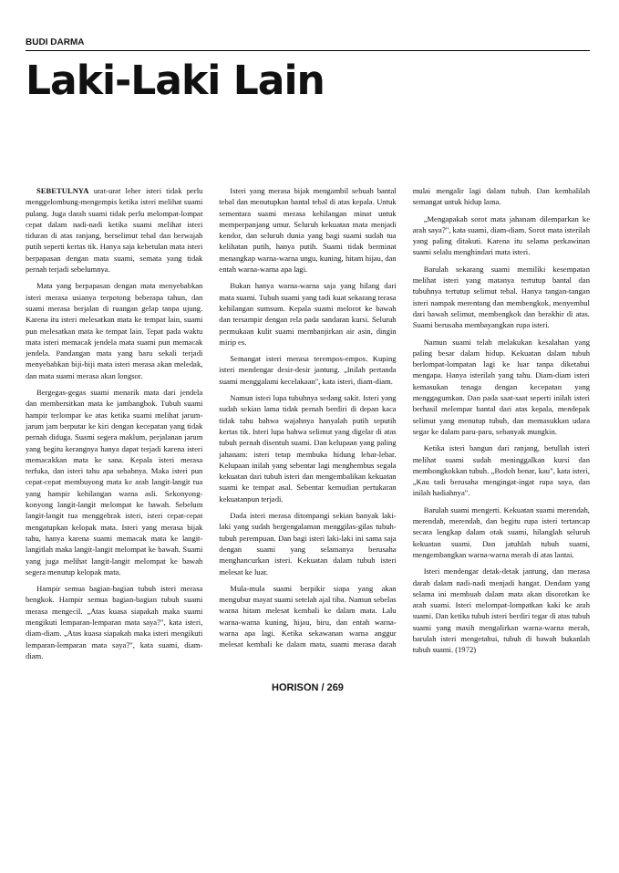BUDI DARMA
Laki-Laki Lain
SEBETULNYA urat-urat leher isteri tidak perlu menggelombung-mengempis ketika isteri melihat suami pulang. Juga darah suami tidak perlu melompat-lompat cepat dalam nadi-nadi ketika suami melihat isteri tiduran di atas ranjang, berselimut tebal dan berwajah putih seperti kertas tik. Hanya saja kebetulan mata isteri berpapasan dengan mata suami, semata yang tidak pernah terjadi sebelumnya.
Mata yang berpapasan dengan mata menyebabkan isteri merasa usianya terpotong beberapa tahun, dan suami merasa berjalan di ruangan gelap tanpa ujung. Karena itu isteri melesatkan mata ke tempat lain, suami pun melesatkan mata ke tempat lain. Tepat pada waktu mata isteri memacak jendela mata suami pun memacak jendela. Pandangan mata yang baru sekali terjadi menyebabkan biji-biji mata isteri merasa akan meledak, dan mata suami merasa akan longsor.
Bergegas-gegas suami menarik mata dari jendela dan membersitkan mata ke jambangbok. Tubuh suami hampir terlompar ke atas ketika suami melihat jarum-jarum jam berputar ke kiri dengan kecepatan yang tidak pernah diduga. Suami segera maklum, perjalanan jarum yang begitu kerangnya hanya dapat terjadi karena isteri memacakkan mata ke sana. Kepala isteri merasa terfuka, dan isteri tahu apa sebabnya. Maka isteri pun cepat-cepat membuyong mata ke arah langit-langit tua yang hampir kehilangan warna asli. Sekonyong-konyong langit-langit melompat ke bawah. Sebelum langit-langit tua menggebrak isteri, isteri cepat-cepat mengatupkan kelopak mata. Isteri yang merasa bijak tahu, hanya karena suami memacak mata ke langit-langitlah maka langit-langit melompat ke bawah. Suami yang juga melihat langit-langit melompat ke bawah segera menutup kelopak mata.
Hampir semua bagian-bagian tubuh isteri merasa bengkok. Hampir semua bagian-bagian tubuh suami merasa mengecil. „Atas kuasa siapakah maka suami mengikuti lemparan-lemparan mata saya?", kata isteri, diam-diam. „Atas kuasa siapakah maka isteri mengikuti lemparan-lemparan mata saya?", kata suami, diam-diam.
Isteri yang merasa bijak mengambil sebuah bantal tebal dan menutupkan bantal tebal di atas kepala. Untuk sementara suami merasa kehilangan minat untuk memperpanjang umur. Seluruh kekuatan mata menjadi kendor, dan seluruh dunia yang bagi suami sudah tua kelihatan putih, hanya putih. Suami tidak berminat menangkap warna-warna ungu, kuning, hitam hijau, dan entah warna-warna apa lagi.
Bukan hanya warna-warna saja yang hilang dari mata suami. Tubuh suami yang tadi kuat sekarang terasa kehilangan sumsum. Kepala suami melorot ke bawah dan tersampir dengan rela pada sandaran kursi. Seluruh permukaan kulit suami membanjirkan air asin, dingin mirip es.
Semangat isteri merasa terempos-empos. Kuping isteri mendengar desir-desir jantung. „Inilah pertanda suami menggalami kecelakaan", kata isteri, diam-diam.
Namun isteri lupa tubuhnya sedang sakit. Isteri yang sudah sekian lama tidak pernah berdiri di depan kaca tidak tahu bahwa wajahnya hanyalah putih seputih kertas tik. Isteri lupa bahwa selimut yang digelar di atas tubuh pernah disentuh suami. Dan kelupaan yang paling jahanam: isteri tetap membuka hidung lebar-lebar. Kelupaan inilah yang sebentar lagi menghembus segala kekuatan dari tubuh isteri dan mengembalikan kekuatan suami ke tempat asal. Sebentar kemudian pertukaran kekuatanpun terjadi.
Dada isteri merasa ditompangi sekian banyak laki-laki yang sudah bergengalaman menggilas-gilas tubuh-tubuh perempuan. Dan bagi isteri laki-laki ini sama saja dengan suami yang selamanya berusaha menghancurkan isteri. Kekuatan dalam tubuh isteri melesat ke luar.
Mula-mula suami berpikir siapa yang akan mengubur mayat suami setelah ajal tiba. Namun sebelas warna hitam melesat kembali ke dalam mata. Lalu warna-warna kuning, hijau, biru, dan entah warna-warna apa lagi. Ketika sekawanan warna anggur melesat kembali ke dalam mata, suami merasa darah mulai mengalir lagi dalam tubuh. Dan kembalilah semangat untuk hidup lama.
„Mengapakah sorot mata jahanam dilemparkan ke arah saya?", kata suami, diam-diam. Sorot mata isterilah yang paling ditakuti. Karena itu selama perkawinan suami selalu menghindari mata isteri.
Barulah sekarang suami memiliki kesempatan melihat isteri yang matanya tertutup bantal dan tubuhnya tertutup selimut tebal. Hanya tangan-tangan isteri nampak merentang dan membengkok, menyembul dari bawah selimut, membengkok dan berakhir di atas. Suami berusaha membayangkan rupa isteri.
Namun suami telah melakukan kesalahan yang paling besar dalam hidup. Kekuatan dalam tubuh berlompat-lompatan lagi ke luar tanpa diketahui mengapa. Hanya isterilah yang tahu. Diam-diam isteri kemasukan tenaga dengan kecepatan yang menggagumkan. Dan pada saat-saat seperti inilah isteri berhasil melempar bantal dari atas kepala, mendepak selimut yang menutup tubuh, dan memasukkan udara segar ke dalam paru-paru, sebanyak mungkin.
Ketika isteri bangun dari ranjang, betullah isteri melihat suami sudah meninggalkan kursi dan membongkokkan tubuh. „Bodoh benar, kau", kata isteri, „Kau tadi berusaha mengingat-ingat rupa saya, dan inilah hadiahnya".
Barulah suami mengerti. Kekuatan suami merendah, merendah, merendah, dan begitu rupa isteri tertancap secara lengkap dalam otak suami, hilanglah seluruh kekuatan suami. Dan jatuhlah tubuh suami, mengembangkan warna-warna merah di atas lantai.
Isteri mendengar detak-detak jantung, dan merasa darah dalam nadi-nadi menjadi hangat. Dendam yang selama ini membuah dalam mata akan disorotkan ke arah suami. Isteri melompat-lompatkan kaki ke arah suami. Dan ketika tubuh isteri berdiri tegar di atas tubuh suami yang masih mengalirkan warna-warna merah, barulah isteri mengetahui, tubuh di bawah bukanlah tubuh suami. (1972)
HORISON / 269